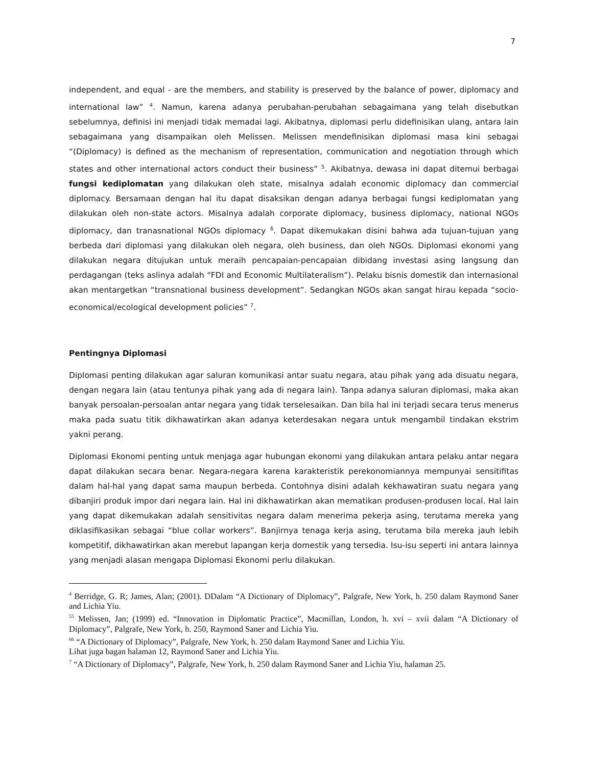7
independent, and equal - are the members, and stability is preserved by the balance of power, diplomacy and international law” <sup>4</sup>. Namun, karena adanya perubahan-perubahan sebagaimana yang telah disebutkan sebelumnya, definisi ini menjadi tidak memadai lagi. Akibatnya, diplomasi perlu didefinisikan ulang, antara lain sebagaimana yang disampaikan oleh Melissen. Melissen mendefinisikan diplomasi masa kini sebagai “(Diplomacy) is defined as the mechanism of representation, communication and negotiation through which states and other international actors conduct their business” <sup>5</sup>. Akibatnya, dewasa ini dapat ditemui berbagai fungsi kediplomatan yang dilakukan oleh state, misalnya adalah economic diplomacy dan commercial diplomacy. Bersamaan dengan hal itu dapat disaksikan dengan adanya berbagai fungsi kediplomatan yang dilakukan oleh non-state actors. Misalnya adalah corporate diplomacy, business diplomacy, national NGOs diplomacy, dan tranasnational NGOs diplomacy <sup>6</sup>. Dapat dikemukakan disini bahwa ada tujuan-tujuan yang berbeda dari diplomasi yang dilakukan oleh negara, oleh business, dan oleh NGOs. Diplomasi ekonomi yang dilakukan negara ditujukan untuk meraih pencapaian-pencapaian dibidang investasi asing langsung dan perdagangan (teks aslinya adalah “FDI and Economic Multilateralism”). Pelaku bisnis domestik dan internasional akan mentargetkan “transnational business development”. Sedangkan NGOs akan sangat hirau kepada “socio-economical/ecological development policies” <sup>7</sup>.
Pentingnya Diplomasi
Diplomasi penting dilakukan agar saluran komunikasi antar suatu negara, atau pihak yang ada disuatu negara, dengan negara lain (atau tentunya pihak yang ada di negara lain). Tanpa adanya saluran diplomasi, maka akan banyak persoalan-persoalan antar negara yang tidak terselesaikan. Dan bila hal ini terjadi secara terus menerus maka pada suatu titik dikhawatirkan akan adanya keterdesakan negara untuk mengambil tindakan ekstrim yakni perang.
Diplomasi Ekonomi penting untuk menjaga agar hubungan ekonomi yang dilakukan antara pelaku antar negara dapat dilakukan secara benar. Negara-negara karena karakteristik perekonomiannya mempunyai sensitifitas dalam hal-hal yang dapat sama maupun berbeda. Contohnya disini adalah kekhawatiran suatu negara yang dibanjiri produk impor dari negara lain. Hal ini dikhawatirkan akan mematikan produsen-produsen local. Hal lain yang dapat dikemukakan adalah sensitivitas negara dalam menerima pekerja asing, terutama mereka yang diklasifikasikan sebagai “blue collar workers”. Banjirnya tenaga kerja asing, terutama bila mereka jauh lebih kompetitif, dikhawatirkan akan merebut lapangan kerja domestik yang tersedia. Isu-isu seperti ini antara lainnya yang menjadi alasan mengapa Diplomasi Ekonomi perlu dilakukan.
<sup>4</sup> Berridge, G. R; James, Alan; (2001). DDalam “A Dictionary of Diplomacy”, Palgrafe, New York, h. 250 dalam Raymond Saner and Lichia Yiu.
<sup>55</sup> Melissen, Jan; (1999) ed. “Innovation in Diplomatic Practice”, Macmillan, London, h. xvi – xvii dalam “A Dictionary of Diplomacy”, Palgrafe, New York, h. 250, Raymond Saner and Lichia Yiu.
<sup>66</sup> “A Dictionary of Diplomacy”, Palgrafe, New York, h. 250 dalam Raymond Saner and Lichia Yiu.
Lihat juga bagan halaman 12, Raymond Saner and Lichia Yiu.
<sup>7</sup> “A Dictionary of Diplomacy”, Palgrafe, New York, h. 250 dalam Raymond Saner and Lichia Yiu, halaman 25.